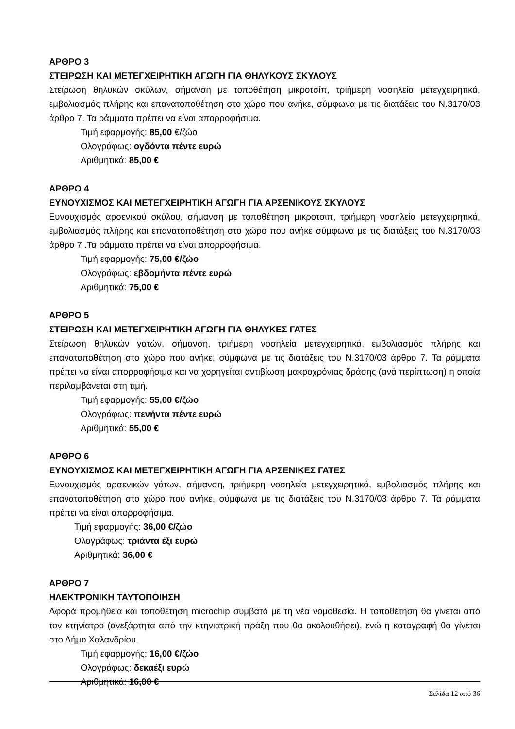ΑΡΘΡΟ 3
ΣΤΕΙΡΩΣΗ ΚΑΙ ΜΕΤΕΓΧΕΙΡΗΤΙΚΗ ΑΓΩΓΗ ΓΙΑ ΘΗΛΥΚΟΥΣ ΣΚΥΛΟΥΣ
Στείρωση θηλυκών σκύλων, σήμανση με τοποθέτηση μικροτσίπ, τριήμερη νοσηλεία μετεγχειρητικά, εμβολιασμός πλήρης και επανατοποθέτηση στο χώρο που ανήκε, σύμφωνα με τις διατάξεις του Ν.3170/03 άρθρο 7. Τα ράμματα πρέπει να είναι απορροφήσιμα.
Τιμή εφαρμογής: 85,00 €/ζώο
Ολογράφως: ογδόντα πέντε ευρώ
Αριθμητικά: 85,00 €
ΑΡΘΡΟ 4
ΕΥΝΟΥΧΙΣΜΟΣ ΚΑΙ ΜΕΤΕΓΧΕΙΡΗΤΙΚΗ ΑΓΩΓΗ ΓΙΑ ΑΡΣΕΝΙΚΟΥΣ ΣΚΥΛΟΥΣ
Ευνουχισμός αρσενικού σκύλου, σήμανση με τοποθέτηση μικροτσιπ, τριήμερη νοσηλεία μετεγχειρητικά, εμβολιασμός πλήρης και επανατοποθέτηση στο χώρο που ανήκε σύμφωνα με τις διατάξεις του Ν.3170/03 άρθρο 7 .Τα ράμματα πρέπει να είναι απορροφήσιμα.
Τιμή εφαρμογής: 75,00 €/ζώο
Ολογράφως: εβδομήντα πέντε ευρώ
Αριθμητικά: 75,00 €
ΑΡΘΡΟ 5
ΣΤΕΙΡΩΣΗ ΚΑΙ ΜΕΤΕΓΧΕΙΡΗΤΙΚΗ ΑΓΩΓΗ ΓΙΑ ΘΗΛΥΚΕΣ ΓΑΤΕΣ
Στείρωση θηλυκών γατών, σήμανση, τριήμερη νοσηλεία μετεγχειρητικά, εμβολιασμός πλήρης και επανατοποθέτηση στο χώρο που ανήκε, σύμφωνα με τις διατάξεις του Ν.3170/03 άρθρο 7. Τα ράμματα πρέπει να είναι απορροφήσιμα και να χορηγείται αντιβίωση μακροχρόνιας δράσης (ανά περίπτωση) η οποία περιλαμβάνεται στη τιμή.
Τιμή εφαρμογής: 55,00 €/ζώο
Ολογράφως: πενήντα πέντε ευρώ
Αριθμητικά: 55,00 €
ΑΡΘΡΟ 6
ΕΥΝΟΥΧΙΣΜΟΣ ΚΑΙ ΜΕΤΕΓΧΕΙΡΗΤΙΚΗ ΑΓΩΓΗ ΓΙΑ ΑΡΣΕΝΙΚΕΣ ΓΑΤΕΣ
Ευνουχισμός αρσενικών γάτων, σήμανση, τριήμερη νοσηλεία μετεγχειρητικά, εμβολιασμός πλήρης και επανατοποθέτηση στο χώρο που ανήκε, σύμφωνα με τις διατάξεις του Ν.3170/03 άρθρο 7. Τα ράμματα πρέπει να είναι απορροφήσιμα.
Τιμή εφαρμογής: 36,00 €/ζώο
Ολογράφως: τριάντα έξι ευρώ
Αριθμητικά: 36,00 €
ΑΡΘΡΟ 7
ΗΛΕΚΤΡΟΝΙΚΗ ΤΑΥΤΟΠΟΙΗΣΗ
Αφορά προμήθεια και τοποθέτηση microchip συμβατό με τη νέα νομοθεσία. Η τοποθέτηση θα γίνεται από τον κτηνίατρο (ανεξάρτητα από την κτηνιατρική πράξη που θα ακολουθήσει), ενώ η καταγραφή θα γίνεται στο Δήμο Χαλανδρίου.
Τιμή εφαρμογής: 16,00 €/ζώο
Ολογράφως: δεκαέξι ευρώ
Αριθμητικά: 16,00 €
Σελίδα 12 από 36